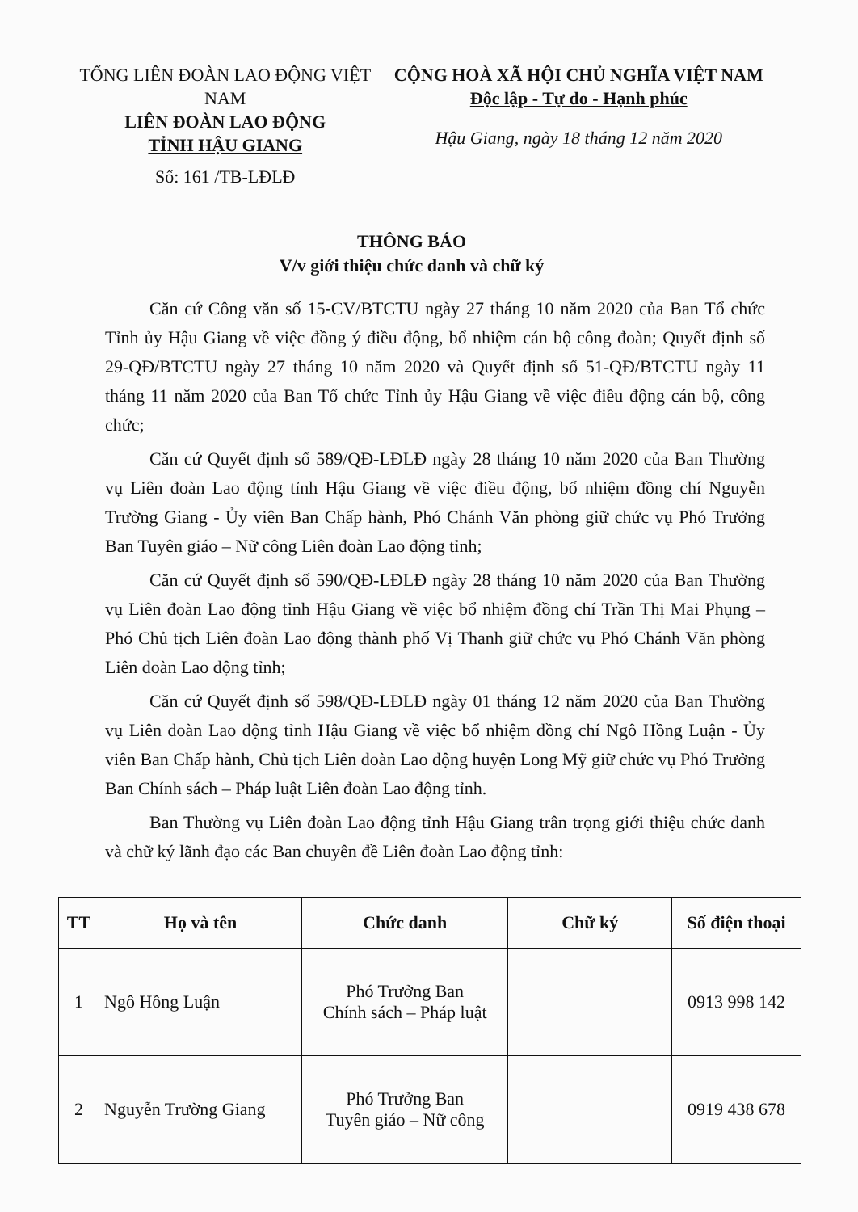TỔNG LIÊN ĐOÀN LAO ĐỘNG VIỆT NAM
LIÊN ĐOÀN LAO ĐỘNG
TỈNH HẬU GIANG
Số: 161 /TB-LĐLĐ
CỘNG HOÀ XÃ HỘI CHỦ NGHĨA VIỆT NAM
Độc lập - Tự do - Hạnh phúc
Hậu Giang, ngày 18 tháng 12 năm 2020
THÔNG BÁO
V/v giới thiệu chức danh và chữ ký
Căn cứ Công văn số 15-CV/BTCTU ngày 27 tháng 10 năm 2020 của Ban Tổ chức Tỉnh ủy Hậu Giang về việc đồng ý điều động, bổ nhiệm cán bộ công đoàn; Quyết định số 29-QĐ/BTCTU ngày 27 tháng 10 năm 2020 và Quyết định số 51-QĐ/BTCTU ngày 11 tháng 11 năm 2020 của Ban Tổ chức Tỉnh ủy Hậu Giang về việc điều động cán bộ, công chức;
Căn cứ Quyết định số 589/QĐ-LĐLĐ ngày 28 tháng 10 năm 2020 của Ban Thường vụ Liên đoàn Lao động tỉnh Hậu Giang về việc điều động, bổ nhiệm đồng chí Nguyễn Trường Giang - Ủy viên Ban Chấp hành, Phó Chánh Văn phòng giữ chức vụ Phó Trưởng Ban Tuyên giáo – Nữ công Liên đoàn Lao động tỉnh;
Căn cứ Quyết định số 590/QĐ-LĐLĐ ngày 28 tháng 10 năm 2020 của Ban Thường vụ Liên đoàn Lao động tỉnh Hậu Giang về việc bổ nhiệm đồng chí Trần Thị Mai Phụng – Phó Chủ tịch Liên đoàn Lao động thành phố Vị Thanh giữ chức vụ Phó Chánh Văn phòng Liên đoàn Lao động tỉnh;
Căn cứ Quyết định số 598/QĐ-LĐLĐ ngày 01 tháng 12 năm 2020 của Ban Thường vụ Liên đoàn Lao động tỉnh Hậu Giang về việc bổ nhiệm đồng chí Ngô Hồng Luận - Ủy viên Ban Chấp hành, Chủ tịch Liên đoàn Lao động huyện Long Mỹ giữ chức vụ Phó Trưởng Ban Chính sách – Pháp luật Liên đoàn Lao động tỉnh.
Ban Thường vụ Liên đoàn Lao động tỉnh Hậu Giang trân trọng giới thiệu chức danh và chữ ký lãnh đạo các Ban chuyên đề Liên đoàn Lao động tỉnh:
| TT | Họ và tên | Chức danh | Chữ ký | Số điện thoại |
| --- | --- | --- | --- | --- |
| 1 | Ngô Hồng Luận | Phó Trưởng Ban Chính sách – Pháp luật | | 0913 998 142 |
| 2 | Nguyễn Trường Giang | Phó Trưởng Ban Tuyên giáo – Nữ công | | 0919 438 678 |